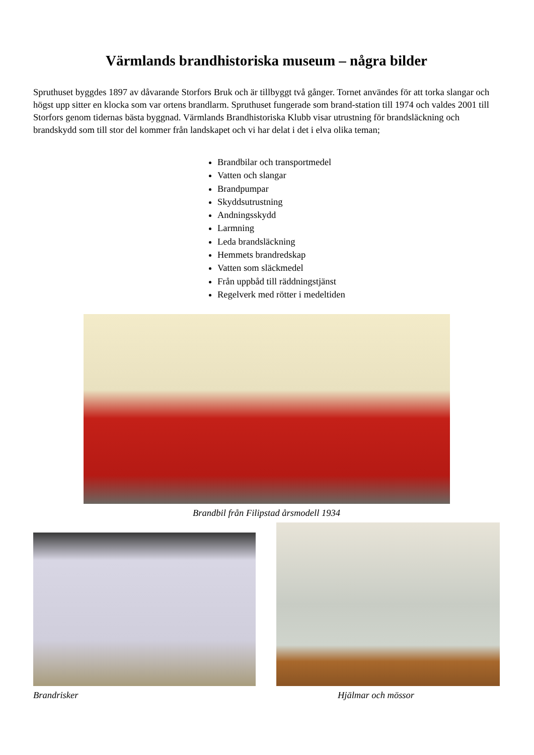Värmlands brandhistoriska museum – några bilder
Spruthuset byggdes 1897 av dåvarande Storfors Bruk och är tillbyggt två gånger. Tornet användes för att torka slangar och högst upp sitter en klocka som var ortens brandlarm. Spruthuset fungerade som brand-station till 1974 och valdes 2001 till Storfors genom tidernas bästa byggnad. Värmlands Brandhistoriska Klubb visar utrustning för brandsläckning och brandskydd som till stor del kommer från landskapet och vi har delat i det i elva olika teman;
Brandbilar och transportmedel
Vatten och slangar
Brandpumpar
Skyddsutrustning
Andningsskydd
Larmning
Leda brandsläckning
Hemmets brandredskap
Vatten som släckmedel
Från uppbåd till räddningstjänst
Regelverk med rötter i medeltiden
Brandbil från Filipstad årsmodell 1934
Brandrisker Hjälmar och mössor